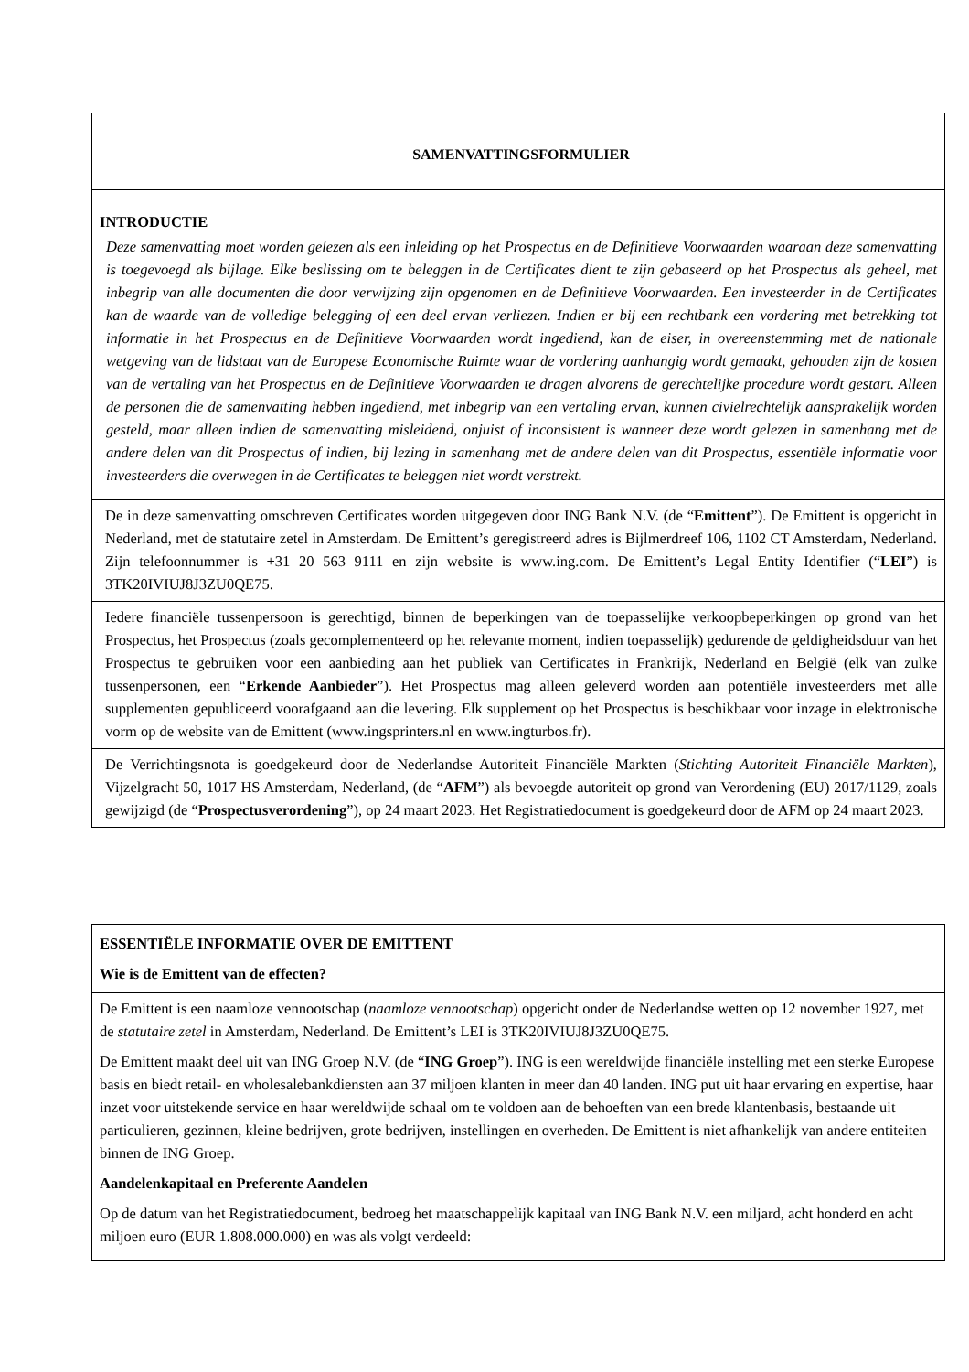SAMENVATTINGSFORMULIER
INTRODUCTIE
Deze samenvatting moet worden gelezen als een inleiding op het Prospectus en de Definitieve Voorwaarden waaraan deze samenvatting is toegevoegd als bijlage. Elke beslissing om te beleggen in de Certificates dient te zijn gebaseerd op het Prospectus als geheel, met inbegrip van alle documenten die door verwijzing zijn opgenomen en de Definitieve Voorwaarden. Een investeerder in de Certificates kan de waarde van de volledige belegging of een deel ervan verliezen. Indien er bij een rechtbank een vordering met betrekking tot informatie in het Prospectus en de Definitieve Voorwaarden wordt ingediend, kan de eiser, in overeenstemming met de nationale wetgeving van de lidstaat van de Europese Economische Ruimte waar de vordering aanhangig wordt gemaakt, gehouden zijn de kosten van de vertaling van het Prospectus en de Definitieve Voorwaarden te dragen alvorens de gerechtelijke procedure wordt gestart. Alleen de personen die de samenvatting hebben ingediend, met inbegrip van een vertaling ervan, kunnen civielrechtelijk aansprakelijk worden gesteld, maar alleen indien de samenvatting misleidend, onjuist of inconsistent is wanneer deze wordt gelezen in samenhang met de andere delen van dit Prospectus of indien, bij lezing in samenhang met de andere delen van dit Prospectus, essentiële informatie voor investeerders die overwegen in de Certificates te beleggen niet wordt verstrekt.
De in deze samenvatting omschreven Certificates worden uitgegeven door ING Bank N.V. (de “Emittent”). De Emittent is opgericht in Nederland, met de statutaire zetel in Amsterdam. De Emittent’s geregistreerd adres is Bijlmerdreef 106, 1102 CT Amsterdam, Nederland. Zijn telefoonnummer is +31 20 563 9111 en zijn website is www.ing.com. De Emittent’s Legal Entity Identifier (“LEI”) is 3TK20IVIUJ8J3ZU0QE75.
Iedere financiële tussenpersoon is gerechtigd, binnen de beperkingen van de toepasselijke verkoopbeperkingen op grond van het Prospectus, het Prospectus (zoals gecomplementeerd op het relevante moment, indien toepasselijk) gedurende de geldigheidsduur van het Prospectus te gebruiken voor een aanbieding aan het publiek van Certificates in Frankrijk, Nederland en België (elk van zulke tussenpersonen, een “Erkende Aanbieder”). Het Prospectus mag alleen geleverd worden aan potentiële investeerders met alle supplementen gepubliceerd voorafgaand aan die levering. Elk supplement op het Prospectus is beschikbaar voor inzage in elektronische vorm op de website van de Emittent (www.ingsprinters.nl en www.ingturbos.fr).
De Verrichtingsnota is goedgekeurd door de Nederlandse Autoriteit Financiële Markten (Stichting Autoriteit Financiële Markten), Vijzelgracht 50, 1017 HS Amsterdam, Nederland, (de “AFM”) als bevoegde autoriteit op grond van Verordening (EU) 2017/1129, zoals gewijzigd (de “Prospectusverordening”), op 24 maart 2023. Het Registratiedocument is goedgekeurd door de AFM op 24 maart 2023.
ESSENTIËLE INFORMATIE OVER DE EMITTENT
Wie is de Emittent van de effecten?
De Emittent is een naamloze vennootschap (naamloze vennootschap) opgericht onder de Nederlandse wetten op 12 november 1927, met de statutaire zetel in Amsterdam, Nederland. De Emittent’s LEI is 3TK20IVIUJ8J3ZU0QE75.
De Emittent maakt deel uit van ING Groep N.V. (de “ING Groep”). ING is een wereldwijde financiële instelling met een sterke Europese basis en biedt retail- en wholesalebankdiensten aan 37 miljoen klanten in meer dan 40 landen. ING put uit haar ervaring en expertise, haar inzet voor uitstekende service en haar wereldwijde schaal om te voldoen aan de behoeften van een brede klantenbasis, bestaande uit particulieren, gezinnen, kleine bedrijven, grote bedrijven, instellingen en overheden. De Emittent is niet afhankelijk van andere entiteiten binnen de ING Groep.
Aandelenkapitaal en Preferente Aandelen
Op de datum van het Registratiedocument, bedroeg het maatschappelijk kapitaal van ING Bank N.V. een miljard, acht honderd en acht miljoen euro (EUR 1.808.000.000) en was als volgt verdeeld: